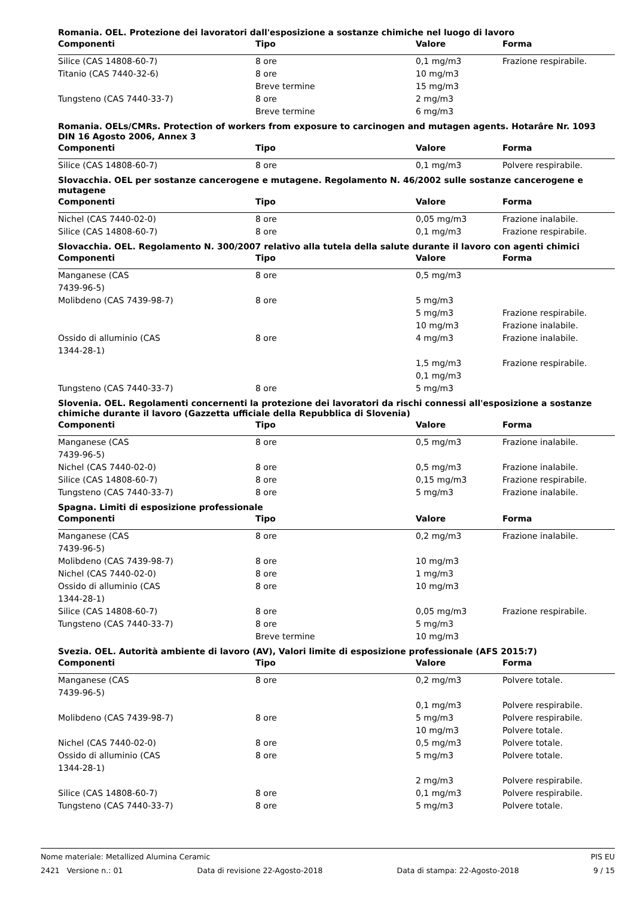Romania. OEL. Protezione dei lavoratori dall'esposizione a sostanze chimiche nel luogo di lavoro
| Componenti | Tipo | Valore | Forma |
| --- | --- | --- | --- |
| Silice (CAS 14808-60-7) | 8 ore | 0,1 mg/m3 | Frazione respirabile. |
| Titanio (CAS 7440-32-6) | 8 ore | 10 mg/m3 | |
| | Breve termine | 15 mg/m3 | |
| Tungsteno (CAS 7440-33-7) | 8 ore | 2 mg/m3 | |
| | Breve termine | 6 mg/m3 | |
Romania. OELs/CMRs. Protection of workers from exposure to carcinogen and mutagen agents. Hotarâre Nr. 1093 DIN 16 Agosto 2006, Annex 3
| Componenti | Tipo | Valore | Forma |
| --- | --- | --- | --- |
| Silice (CAS 14808-60-7) | 8 ore | 0,1 mg/m3 | Polvere respirabile. |
Slovacchia. OEL per sostanze cancerogene e mutagene. Regolamento N. 46/2002 sulle sostanze cancerogene e mutagene
| Componenti | Tipo | Valore | Forma |
| --- | --- | --- | --- |
| Nichel (CAS 7440-02-0) | 8 ore | 0,05 mg/m3 | Frazione inalabile. |
| Silice (CAS 14808-60-7) | 8 ore | 0,1 mg/m3 | Frazione respirabile. |
Slovacchia. OEL. Regolamento N. 300/2007 relativo alla tutela della salute durante il lavoro con agenti chimici
| Componenti | Tipo | Valore | Forma |
| --- | --- | --- | --- |
| Manganese (CAS 7439-96-5) | 8 ore | 0,5 mg/m3 | |
| Molibdeno (CAS 7439-98-7) | 8 ore | 5 mg/m3 | |
| | | 5 mg/m3 | Frazione respirabile. |
| | | 10 mg/m3 | Frazione inalabile. |
| Ossido di alluminio (CAS 1344-28-1) | 8 ore | 4 mg/m3 | Frazione inalabile. |
| | | 1,5 mg/m3 | Frazione respirabile. |
| | | 0,1 mg/m3 | |
| Tungsteno (CAS 7440-33-7) | 8 ore | 5 mg/m3 | |
Slovenia. OEL. Regolamenti concernenti la protezione dei lavoratori da rischi connessi all'esposizione a sostanze chimiche durante il lavoro (Gazzetta ufficiale della Repubblica di Slovenia)
| Componenti | Tipo | Valore | Forma |
| --- | --- | --- | --- |
| Manganese (CAS 7439-96-5) | 8 ore | 0,5 mg/m3 | Frazione inalabile. |
| Nichel (CAS 7440-02-0) | 8 ore | 0,5 mg/m3 | Frazione inalabile. |
| Silice (CAS 14808-60-7) | 8 ore | 0,15 mg/m3 | Frazione respirabile. |
| Tungsteno (CAS 7440-33-7) | 8 ore | 5 mg/m3 | Frazione inalabile. |
Spagna. Limiti di esposizione professionale
| Componenti | Tipo | Valore | Forma |
| --- | --- | --- | --- |
| Manganese (CAS 7439-96-5) | 8 ore | 0,2 mg/m3 | Frazione inalabile. |
| Molibdeno (CAS 7439-98-7) | 8 ore | 10 mg/m3 | |
| Nichel (CAS 7440-02-0) | 8 ore | 1 mg/m3 | |
| Ossido di alluminio (CAS 1344-28-1) | 8 ore | 10 mg/m3 | |
| Silice (CAS 14808-60-7) | 8 ore | 0,05 mg/m3 | Frazione respirabile. |
| Tungsteno (CAS 7440-33-7) | 8 ore | 5 mg/m3 | |
| | Breve termine | 10 mg/m3 | |
Svezia. OEL. Autorità ambiente di lavoro (AV), Valori limite di esposizione professionale (AFS 2015:7)
| Componenti | Tipo | Valore | Forma |
| --- | --- | --- | --- |
| Manganese (CAS 7439-96-5) | 8 ore | 0,2 mg/m3 | Polvere totale. |
| | | 0,1 mg/m3 | Polvere respirabile. |
| Molibdeno (CAS 7439-98-7) | 8 ore | 5 mg/m3 | Polvere respirabile. |
| | | 10 mg/m3 | Polvere totale. |
| Nichel (CAS 7440-02-0) | 8 ore | 0,5 mg/m3 | Polvere totale. |
| Ossido di alluminio (CAS 1344-28-1) | 8 ore | 5 mg/m3 | Polvere totale. |
| | | 2 mg/m3 | Polvere respirabile. |
| Silice (CAS 14808-60-7) | 8 ore | 0,1 mg/m3 | Polvere respirabile. |
| Tungsteno (CAS 7440-33-7) | 8 ore | 5 mg/m3 | Polvere totale. |
Nome materiale: Metallized Alumina Ceramic PIS EU
2421 Versione n.: 01 Data di revisione 22-Agosto-2018 Data di stampa: 22-Agosto-2018 9 / 15